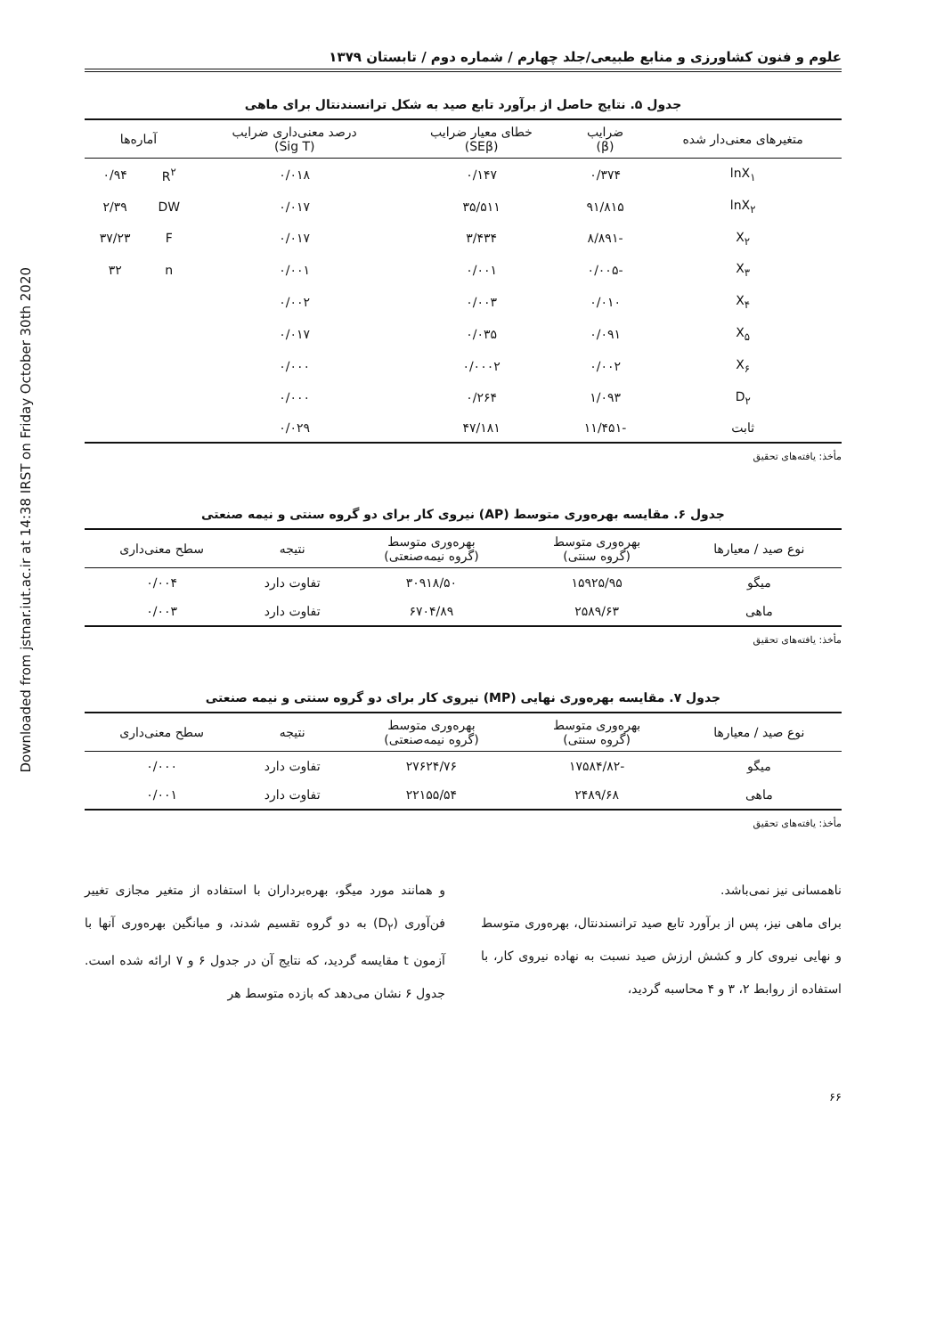Downloaded from jstnar.iut.ac.ir at 14:38 IRST on Friday October 30th 2020
علوم و فنون کشاورزی و منابع طبیعی/جلد چهارم / شماره دوم / تابستان ۱۳۷۹
جدول ۵. نتایج حاصل از برآورد تابع صید به شکل ترانسندنتال برای ماهی
| متغیرهای معنی‌دار شده | ضرایب (β) | خطای معیار ضرایب (SEβ) | درصد معنی‌داری ضرایب (Sig T) | آماره‌ها | |
| --- | --- | --- | --- | --- | --- |
| lnX<sub>۱</sub> | ۰/۳۷۴ | ۰/۱۴۷ | ۰/۰۱۸ | R<sup>۲</sup> | ۰/۹۴ |
| lnX<sub>۲</sub> | ۹۱/۸۱۵ | ۳۵/۵۱۱ | ۰/۰۱۷ | DW | ۲/۳۹ |
| X<sub>۲</sub> | -۸/۸۹۱ | ۳/۴۳۴ | ۰/۰۱۷ | F | ۳۷/۲۳ |
| X<sub>۳</sub> | -۰/۰۰۵ | ۰/۰۰۱ | ۰/۰۰۱ | n | ۳۲ |
| X<sub>۴</sub> | ۰/۰۱۰ | ۰/۰۰۳ | ۰/۰۰۲ | | |
| X<sub>۵</sub> | ۰/۰۹۱ | ۰/۰۳۵ | ۰/۰۱۷ | | |
| X<sub>۶</sub> | ۰/۰۰۲ | ۰/۰۰۰۲ | ۰/۰۰۰ | | |
| D<sub>۲</sub> | ۱/۰۹۳ | ۰/۲۶۴ | ۰/۰۰۰ | | |
| ثابت | -۱۱/۴۵۱ | ۴۷/۱۸۱ | ۰/۰۲۹ | | |
مأخذ: یافته‌های تحقیق
جدول ۶. مقایسه بهره‌وری متوسط (AP) نیروی کار برای دو گروه سنتی و نیمه صنعتی
| نوع صید / معیارها | بهره‌وری متوسط (گروه سنتی) | بهره‌وری متوسط (گروه نیمه‌صنعتی) | نتیجه | سطح معنی‌داری |
| --- | --- | --- | --- | --- |
| میگو | ۱۵۹۲۵/۹۵ | ۳۰۹۱۸/۵۰ | تفاوت دارد | ۰/۰۰۴ |
| ماهی | ۲۵۸۹/۶۳ | ۶۷۰۴/۸۹ | تفاوت دارد | ۰/۰۰۳ |
مأخذ: یافته‌های تحقیق
جدول ۷. مقایسه بهره‌وری نهایی (MP) نیروی کار برای دو گروه سنتی و نیمه صنعتی
| نوع صید / معیارها | بهره‌وری متوسط (گروه سنتی) | بهره‌وری متوسط (گروه نیمه‌صنعتی) | نتیجه | سطح معنی‌داری |
| --- | --- | --- | --- | --- |
| میگو | -۱۷۵۸۴/۸۲ | ۲۷۶۲۴/۷۶ | تفاوت دارد | ۰/۰۰۰ |
| ماهی | ۲۴۸۹/۶۸ | ۲۲۱۵۵/۵۴ | تفاوت دارد | ۰/۰۰۱ |
مأخذ: یافته‌های تحقیق
ناهمسانی نیز نمی‌باشد.
برای ماهی نیز، پس از برآورد تابع صید ترانسندنتال، بهره‌وری متوسط و نهایی نیروی کار و کشش ارزش صید نسبت به نهاده نیروی کار، با استفاده از روابط ۲، ۳ و ۴ محاسبه گردید،
و همانند مورد میگو، بهره‌برداران با استفاده از متغیر مجازی تغییر فن‌آوری (D<sub>۲</sub>) به دو گروه تقسیم شدند، و میانگین بهره‌وری آنها با آزمون t مقایسه گردید، که نتایج آن در جدول ۶ و ۷ ارائه شده است. جدول ۶ نشان می‌دهد که بازده متوسط هر
۶۶